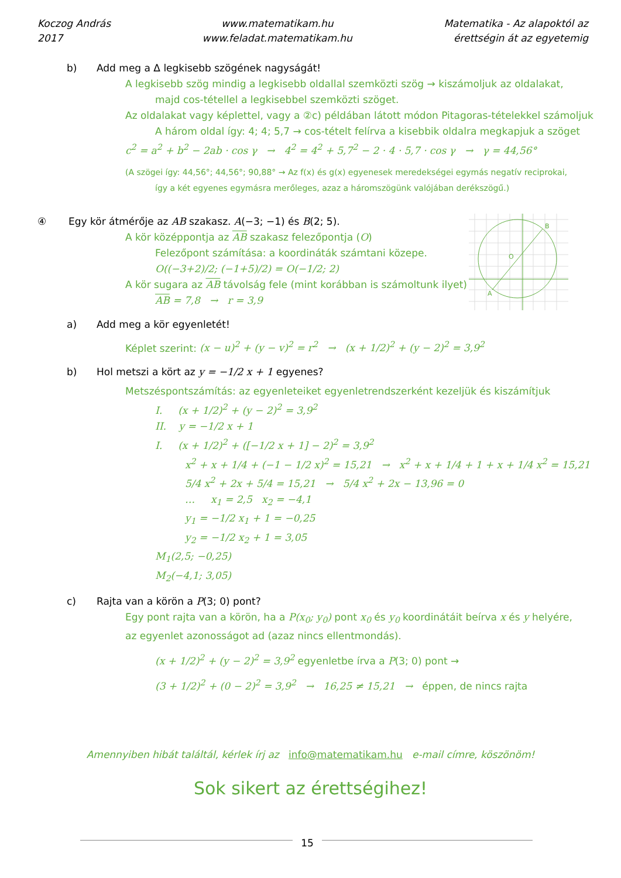Koczog András
2017
www.matematikam.hu
www.feladat.matematikam.hu
Matematika - Az alapoktól az
érettségin át az egyetemig
b) Add meg a Δ legkisebb szögének nagyságát!
A legkisebb szög mindig a legkisebb oldallal szemközti szög → kiszámoljuk az oldalakat,
majd cos-tétellel a legkisebbel szemközti szöget.
Az oldalakat vagy képlettel, vagy a ②c) példában látott módon Pitagoras-tételekkel számoljuk
A három oldal így: 4; 4; 5,7 → cos-tételt felírva a kisebbik oldalra megkapjuk a szöget
c<sup>2</sup> = a<sup>2</sup> + b<sup>2</sup> − 2ab · cos γ → 4<sup>2</sup> = 4<sup>2</sup> + 5,7<sup>2</sup> − 2 · 4 · 5,7 · cos γ → γ = 44,56°
(A szögei így: 44,56°; 44,56°; 90,88° → Az f(x) és g(x) egyenesek meredekségei egymás negatív reciprokai,
így a két egyenes egymásra merőleges, azaz a háromszögünk valójában derékszögű.)
B
A
O
④ Egy kör átmérője az AB szakasz. A(−3; −1) és B(2; 5).
A kör középpontja az AB szakasz felezőpontja (O)
Felezőpont számítása: a koordináták számtani közepe.
O((−3+2)/2; (−1+5)/2) = O(−1/2; 2)
A kör sugara az AB távolság fele (mint korábban is számoltunk ilyet)
AB = 7,8 → r = 3,9
a) Add meg a kör egyenletét!
Képlet szerint: (x − u)<sup>2</sup> + (y − v)<sup>2</sup> = r<sup>2</sup> → (x + 1/2)<sup>2</sup> + (y − 2)<sup>2</sup> = 3,9<sup>2</sup>
b) Hol metszi a kört az y = −1/2 x + 1 egyenes?
Metszéspontszámítás: az egyenleteiket egyenletrendszerként kezeljük és kiszámítjuk
I. (x + 1/2)<sup>2</sup> + (y − 2)<sup>2</sup> = 3,9<sup>2</sup>
II. y = −1/2 x + 1
I. (x + 1/2)<sup>2</sup> + ([−1/2 x + 1] − 2)<sup>2</sup> = 3,9<sup>2</sup>
x<sup>2</sup> + x + 1/4 + (−1 − 1/2 x)<sup>2</sup> = 15,21 → x<sup>2</sup> + x + 1/4 + 1 + x + 1/4 x<sup>2</sup> = 15,21
5/4 x<sup>2</sup> + 2x + 5/4 = 15,21 → 5/4 x<sup>2</sup> + 2x − 13,96 = 0
… x<sub>1</sub> = 2,5 x<sub>2</sub> = −4,1
y<sub>1</sub> = −1/2 x<sub>1</sub> + 1 = −0,25
y<sub>2</sub> = −1/2 x<sub>2</sub> + 1 = 3,05
M<sub>1</sub>(2,5; −0,25)
M<sub>2</sub>(−4,1; 3,05)
c) Rajta van a körön a P(3; 0) pont?
Egy pont rajta van a körön, ha a P(x<sub>0</sub>; y<sub>0</sub>) pont x<sub>0</sub> és y<sub>0</sub> koordinátáit beírva x és y helyére,
az egyenlet azonosságot ad (azaz nincs ellentmondás).
(x + 1/2)<sup>2</sup> + (y − 2)<sup>2</sup> = 3,9<sup>2</sup> egyenletbe írva a P(3; 0) pont →
(3 + 1/2)<sup>2</sup> + (0 − 2)<sup>2</sup> = 3,9<sup>2</sup> → 16,25 ≠ 15,21 → éppen, de nincs rajta
Amennyiben hibát találtál, kérlek írj az info@matematikam.hu e-mail címre, köszönöm!
Sok sikert az érettségihez!
15